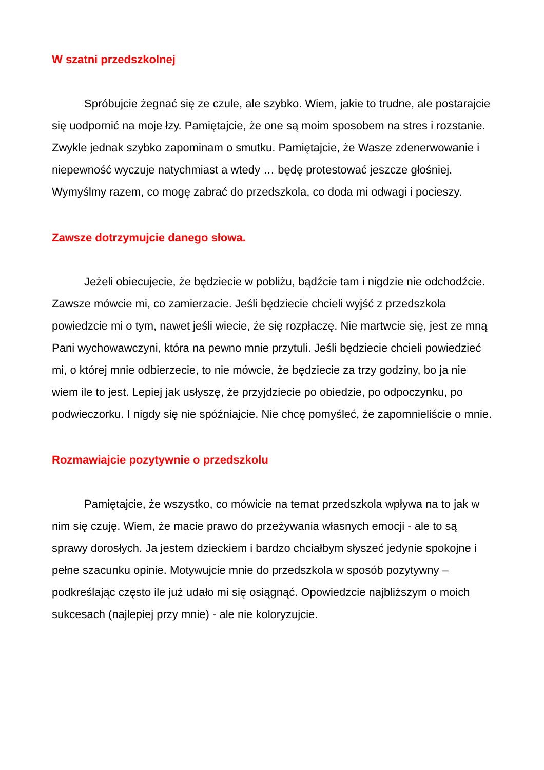W szatni przedszkolnej
Spróbujcie żegnać się ze czule, ale szybko. Wiem, jakie to trudne, ale postarajcie się uodpornić na moje łzy. Pamiętajcie, że one są moim sposobem na stres i rozstanie. Zwykle jednak szybko zapominam o smutku. Pamiętajcie, że Wasze zdenerwowanie i niepewność wyczuje natychmiast a wtedy … będę protestować jeszcze głośniej. Wymyślmy razem, co mogę zabrać do przedszkola, co doda mi odwagi i pocieszy.
Zawsze dotrzymujcie danego słowa.
Jeżeli obiecujecie, że będziecie w pobliżu, bądźcie tam i nigdzie nie odchodźcie. Zawsze mówcie mi, co zamierzacie. Jeśli będziecie chcieli wyjść z przedszkola powiedzcie mi o tym, nawet jeśli wiecie, że się rozpłaczę. Nie martwcie się, jest ze mną Pani wychowawczyni, która na pewno mnie przytuli. Jeśli będziecie chcieli powiedzieć mi, o której mnie odbierzecie, to nie mówcie, że będziecie za trzy godziny, bo ja nie wiem ile to jest. Lepiej jak usłyszę, że przyjdziecie po obiedzie, po odpoczynku, po podwieczorku. I nigdy się nie spóźniajcie. Nie chcę pomyśleć, że zapomnieliście o mnie.
Rozmawiajcie pozytywnie o przedszkolu
Pamiętajcie, że wszystko, co mówicie na temat przedszkola wpływa na to jak w nim się czuję. Wiem, że macie prawo do przeżywania własnych emocji - ale to są sprawy dorosłych. Ja jestem dzieckiem i bardzo chciałbym słyszeć jedynie spokojne i pełne szacunku opinie. Motywujcie mnie do przedszkola w sposób pozytywny – podkreślając często ile już udało mi się osiągnąć. Opowiedzcie najbliższym o moich sukcesach (najlepiej przy mnie) - ale nie koloryzujcie.